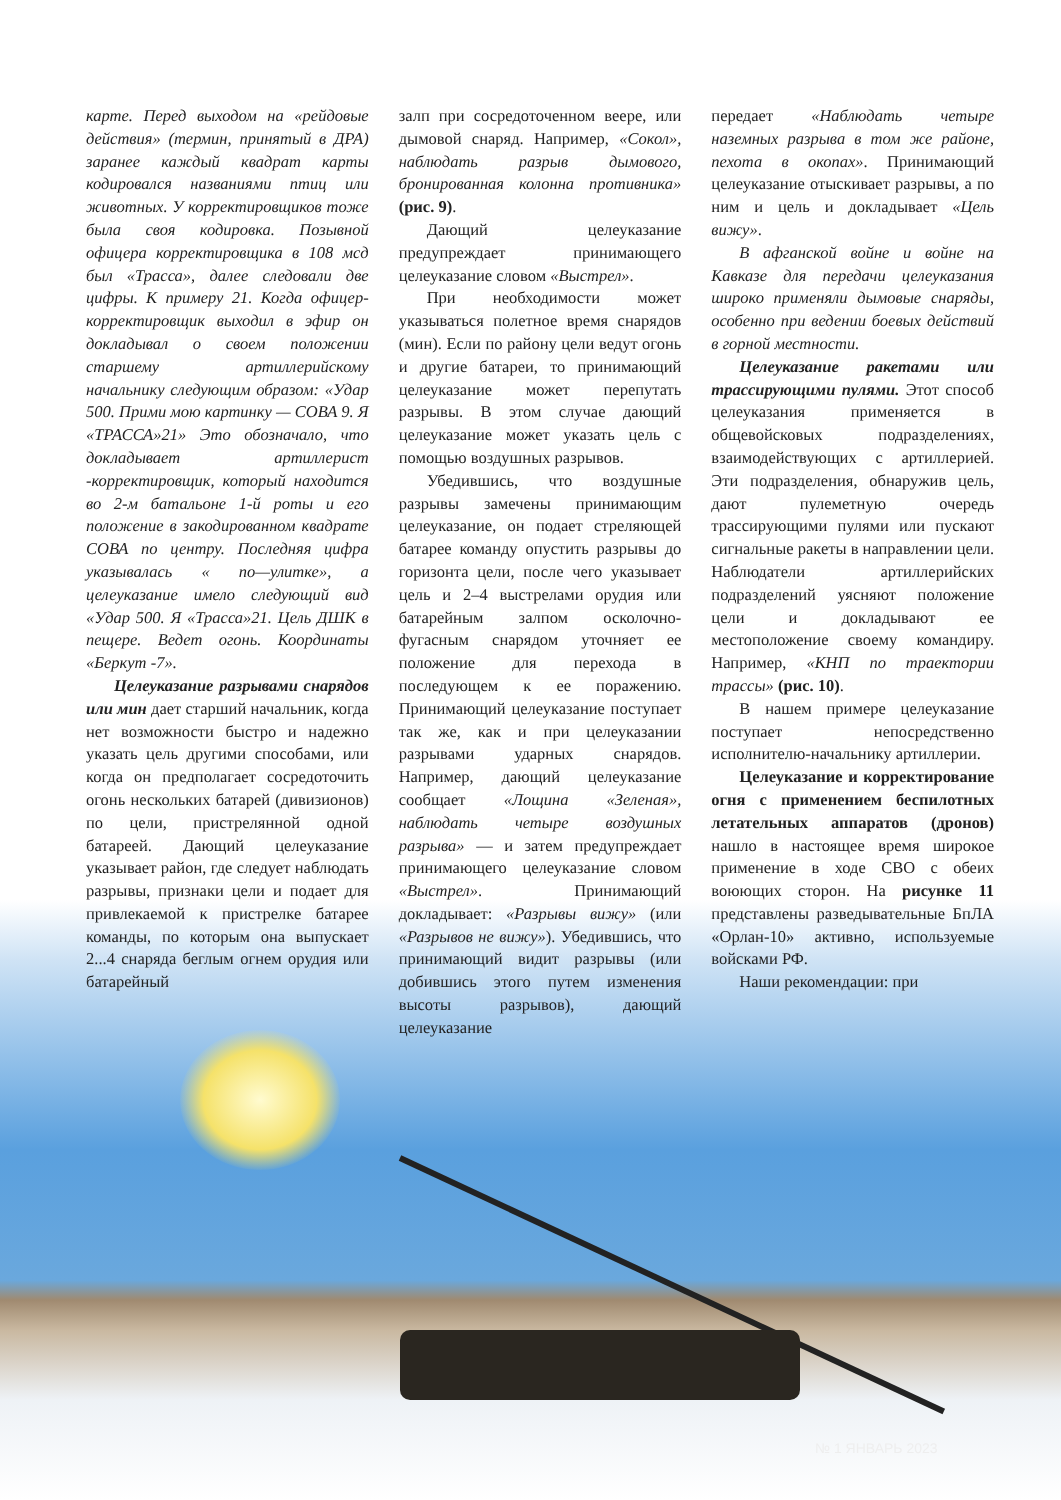карте. Перед выходом на «рейдовые действия» (термин, принятый в ДРА) заранее каждый квадрат карты кодировался названиями птиц или животных. У корректировщиков тоже была своя кодировка. Позывной офицера корректировщика в 108 мсд был «Трасса», далее следовали две цифры. К примеру 21. Когда офицер-корректировщик выходил в эфир он докладывал о своем положении старшему артиллерийскому начальнику следующим образом: «Удар 500. Прими мою картинку — СОВА 9. Я «ТРАССА»21» Это обозначало, что докладывает артиллерист -корректировщик, который находится во 2-м батальоне 1-й роты и его положение в закодированном квадрате СОВА по центру. Последняя цифра указывалась « по—улитке», а целеуказание имело следующий вид «Удар 500. Я «Трасса»21. Цель ДШК в пещере. Ведет огонь. Координаты «Беркут -7».
Целеуказание разрывами снарядов или мин дает старший начальник, когда нет возможности быстро и надежно указать цель другими способами, или когда он предполагает сосредоточить огонь нескольких батарей (дивизионов) по цели, пристрелянной одной батареей. Дающий целеуказание указывает район, где следует наблюдать разрывы, признаки цели и подает для привлекаемой к пристрелке батарее команды, по которым она выпускает 2...4 снаряда беглым огнем орудия или батарейный
залп при сосредоточенном веере, или дымовой снаряд. Например, «Сокол», наблюдать разрыв дымового, бронированная колонна противника» (рис. 9).
Дающий целеуказание предупреждает принимающего целеуказание словом «Выстрел».
При необходимости может указываться полетное время снарядов (мин). Если по району цели ведут огонь и другие батареи, то принимающий целеуказание может перепутать разрывы. В этом случае дающий целеуказание может указать цель с помощью воздушных разрывов.
Убедившись, что воздушные разрывы замечены принимающим целеуказание, он подает стреляющей батарее команду опустить разрывы до горизонта цели, после чего указывает цель и 2–4 выстрелами орудия или батарейным залпом осколочно-фугасным снарядом уточняет ее положение для перехода в последующем к ее поражению. Принимающий целеуказание поступает так же, как и при целеуказании разрывами ударных снарядов. Например, дающий целеуказание сообщает «Лощина «Зеленая», наблюдать четыре воздушных разрыва» — и затем предупреждает принимающего целеуказание словом «Выстрел». Принимающий докладывает: «Разрывы вижу» (или «Разрывов не вижу»). Убедившись, что принимающий видит разрывы (или добившись этого путем изменения высоты разрывов), дающий целеуказание
передает «Наблюдать четыре наземных разрыва в том же районе, пехота в окопах». Принимающий целеуказание отыскивает разрывы, а по ним и цель и докладывает «Цель вижу».
В афганской войне и войне на Кавказе для передачи целеуказания широко применяли дымовые снаряды, особенно при ведении боевых действий в горной местности.
Целеуказание ракетами или трассирующими пулями. Этот способ целеуказания применяется в общевойсковых подразделениях, взаимодействующих с артиллерией. Эти подразделения, обнаружив цель, дают пулеметную очередь трассирующими пулями или пускают сигнальные ракеты в направлении цели. Наблюдатели артиллерийских подразделений уясняют положение цели и докладывают ее местоположение своему командиру. Например, «КНП по траектории трассы» (рис. 10).
В нашем примере целеуказание поступает непосредственно исполнителю-начальнику артиллерии.
Целеуказание и корректирование огня с применением беспилотных летательных аппаратов (дронов) нашло в настоящее время широкое применение в ходе СВО с обеих воюющих сторон. На рисунке 11 представлены разведывательные БпЛА «Орлан-10» активно, используемые войсками РФ.
Наши рекомендации: при
№ 1 ЯНВАРЬ 2023